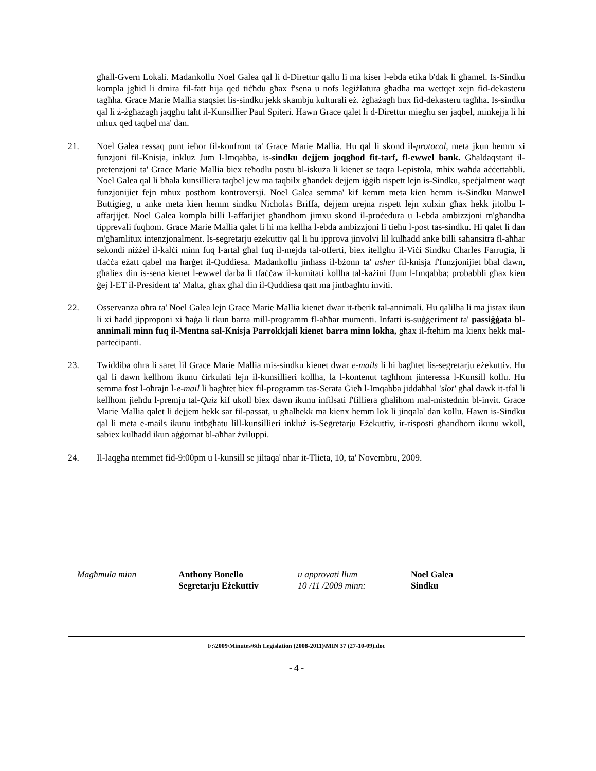għall-Gvern Lokali. Madankollu Noel Galea qal li d-Direttur qallu li ma kiser l-ebda etika b'dak li għamel. Is-Sindku kompla jgħid li dmira fil-fatt hija qed tiċħdu għax f'sena u nofs leġiżlatura għadha ma wettqet xejn fid-dekasteru tagħha. Grace Marie Mallia staqsiet lis-sindku jekk skambju kulturali eż. żgħażagħ hux fid-dekasteru tagħha. Is-sindku qal li ż-żgħażagħ jaqgħu taħt il-Kunsillier Paul Spiteri. Hawn Grace qalet li d-Direttur miegħu ser jaqbel, minkejja li hi mhux qed taqbel ma' dan.
21. Noel Galea ressaq punt ieħor fil-konfront ta' Grace Marie Mallia. Hu qal li skond il-protocol, meta jkun hemm xi funzjoni fil-Knisja, inkluż Jum l-Imqabba, is-sindku dejjem joqgħod fit-tarf, fl-ewwel bank. Għaldaqstant il-pretenzjoni ta' Grace Marie Mallia biex teħodlu postu bl-iskuża li kienet se taqra l-epistola, mhix waħda aċċettabbli. Noel Galea qal li bħala kunsilliera taqbel jew ma taqbilx għandek dejjem iġġib rispett lejn is-Sindku, speċjalment waqt funzjonijiet fejn mhux posthom kontroversji. Noel Galea semma' kif kemm meta kien hemm is-Sindku Manwel Buttigieg, u anke meta kien hemm sindku Nicholas Briffa, dejjem urejna rispett lejn xulxin għax hekk jitolbu l-affarjijet. Noel Galea kompla billi l-affarijiet għandhom jimxu skond il-proċedura u l-ebda ambizzjoni m'għandha tipprevali fuqhom. Grace Marie Mallia qalet li hi ma kellha l-ebda ambizzjoni li tieħu l-post tas-sindku. Hi qalet li dan m'għamlitux intenzjonalment. Is-segretarju eżekuttiv qal li hu ipprova jinvolvi lil kulħadd anke billi saħansitra fl-aħħar sekondi niżżel il-kalċi minn fuq l-artal għal fuq il-mejda tal-offerti, biex itellgħu il-Viċi Sindku Charles Farrugia, li tfaċċa eżatt qabel ma ħarġet il-Quddiesa. Madankollu jinħass il-bżonn ta' usher fil-knisja f'funzjonijiet bħal dawn, għaliex din is-sena kienet l-ewwel darba li tfaċċaw il-kumitati kollha tal-każini fJum l-Imqabba; probabbli għax kien ġej l-ET il-President ta' Malta, għax għal din il-Quddiesa qatt ma jintbagħtu inviti.
22. Osservanza oħra ta' Noel Galea lejn Grace Marie Mallia kienet dwar it-tberik tal-annimali. Hu qalilha li ma jistax ikun li xi ħadd jipproponi xi ħaġa li tkun barra mill-programm fl-aħħar mumenti. Infatti is-suġġeriment ta' passiġġata bl-annimali minn fuq il-Mentna sal-Knisja Parrokkjali kienet barra minn lokha, għax il-ftehim ma kienx hekk mal-parteċipanti.
23. Twiddiba oħra li saret lil Grace Marie Mallia mis-sindku kienet dwar e-mails li hi bagħtet lis-segretarju eżekuttiv. Hu qal li dawn kellhom ikunu ċirkulati lejn il-kunsillieri kollha, la l-kontenut tagħhom jinteressa l-Kunsill kollu. Hu semma fost l-oħrajn l-e-mail li bagħtet biex fil-programm tas-Serata Ġieħ l-Imqabba jiddaħħal 'slot' għal dawk it-tfal li kellhom jieħdu l-premju tal-Quiz kif ukoll biex dawn ikunu infilsati f'filliera għalihom mal-mistednin bl-invit. Grace Marie Mallia qalet li dejjem hekk sar fil-passat, u għalhekk ma kienx hemm lok li jinqala' dan kollu. Hawn is-Sindku qal li meta e-mails ikunu intbgħatu lill-kunsillieri inkluż is-Segretarju Eżekuttiv, ir-risposti għandhom ikunu wkoll, sabiex kulħadd ikun aġġornat bl-aħħar żviluppi.
24. Il-laqgħa ntemmet fid-9:00pm u l-kunsill se jiltaqa' nhar it-Tlieta, 10, ta' Novembru, 2009.
Magħmula minn Anthony Bonello
Segretarju Eżekuttiv
u approvati llum
10 /11 /2009 minn:
Noel Galea
Sindku
F:\2009\Minutes\6th Legislation (2008-2011)\MIN 37 (27-10-09).doc
- 4 -